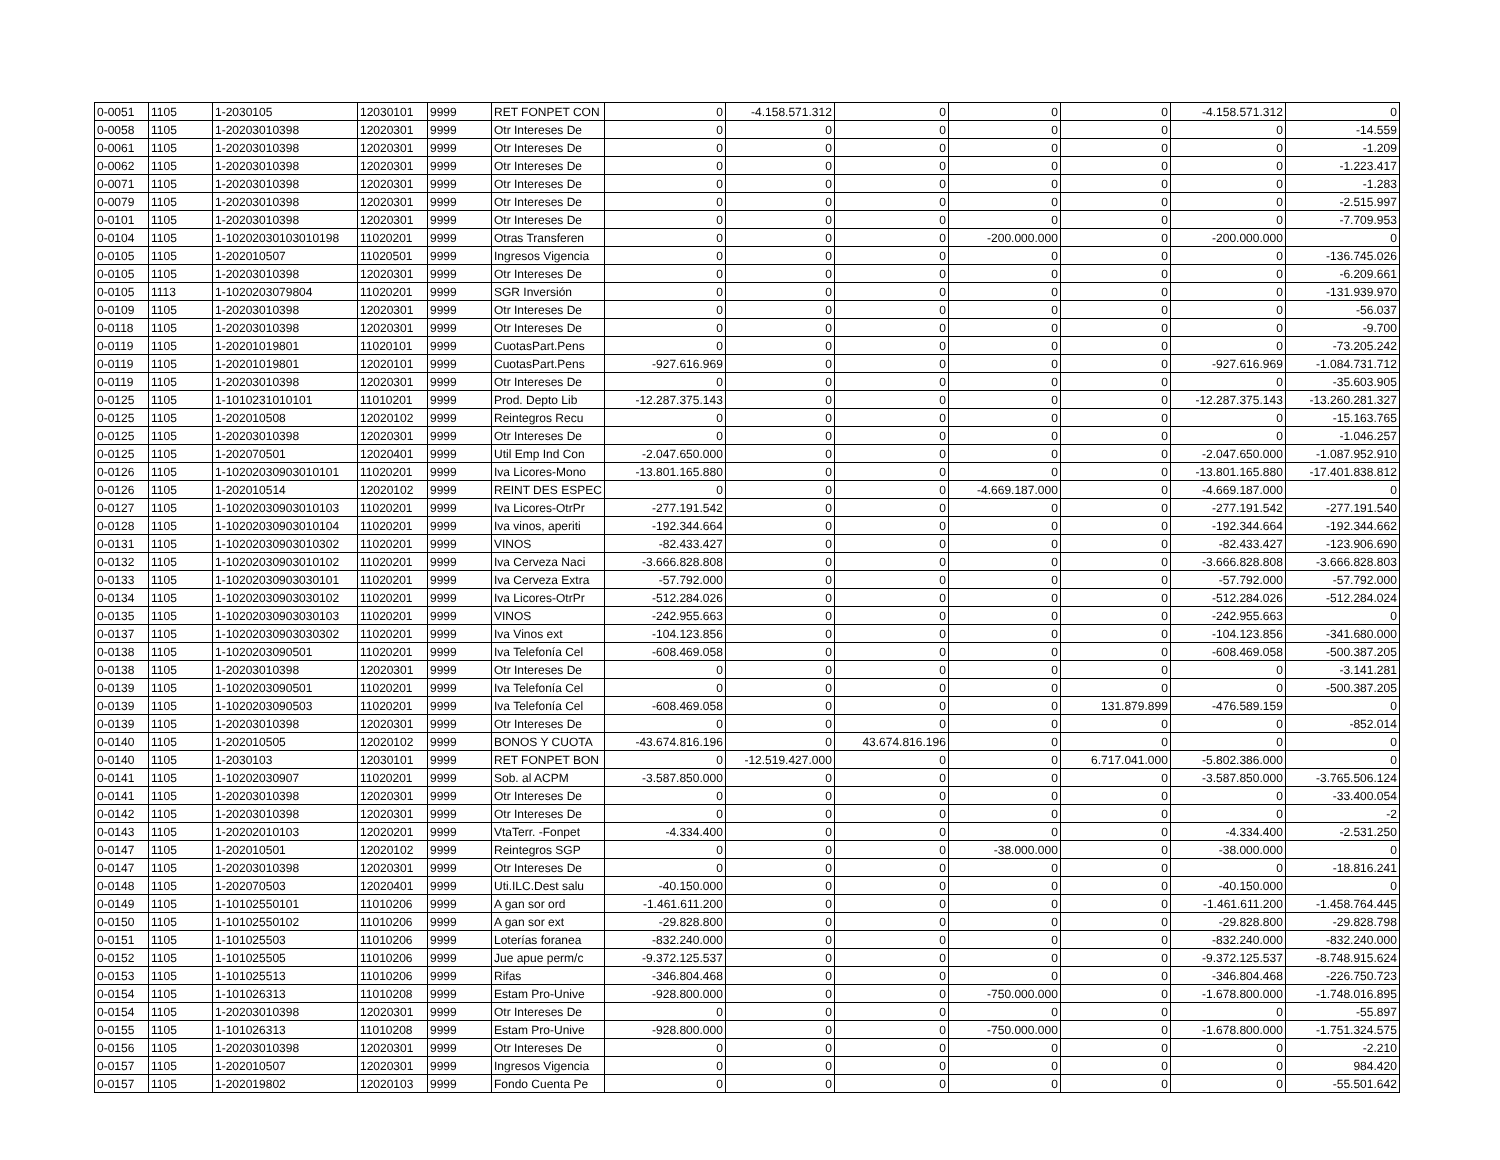| 0-0051 | 1105 | 1-2030105 | 12030101 | 9999 | RET FONPET CON | 0 | -4.158.571.312 | 0 | 0 | 0 | -4.158.571.312 | 0 |
| 0-0058 | 1105 | 1-20203010398 | 12020301 | 9999 | Otr Intereses De | 0 | 0 | 0 | 0 | 0 | 0 | -14.559 |
| 0-0061 | 1105 | 1-20203010398 | 12020301 | 9999 | Otr Intereses De | 0 | 0 | 0 | 0 | 0 | 0 | -1.209 |
| 0-0062 | 1105 | 1-20203010398 | 12020301 | 9999 | Otr Intereses De | 0 | 0 | 0 | 0 | 0 | 0 | -1.223.417 |
| 0-0071 | 1105 | 1-20203010398 | 12020301 | 9999 | Otr Intereses De | 0 | 0 | 0 | 0 | 0 | 0 | -1.283 |
| 0-0079 | 1105 | 1-20203010398 | 12020301 | 9999 | Otr Intereses De | 0 | 0 | 0 | 0 | 0 | 0 | -2.515.997 |
| 0-0101 | 1105 | 1-20203010398 | 12020301 | 9999 | Otr Intereses De | 0 | 0 | 0 | 0 | 0 | 0 | -7.709.953 |
| 0-0104 | 1105 | 1-10202030103010198 | 11020201 | 9999 | Otras Transferen | 0 | 0 | 0 | -200.000.000 | 0 | -200.000.000 | 0 |
| 0-0105 | 1105 | 1-202010507 | 11020501 | 9999 | Ingresos Vigencia | 0 | 0 | 0 | 0 | 0 | 0 | -136.745.026 |
| 0-0105 | 1105 | 1-20203010398 | 12020301 | 9999 | Otr Intereses De | 0 | 0 | 0 | 0 | 0 | 0 | -6.209.661 |
| 0-0105 | 1113 | 1-1020203079804 | 11020201 | 9999 | SGR Inversión | 0 | 0 | 0 | 0 | 0 | 0 | -131.939.970 |
| 0-0109 | 1105 | 1-20203010398 | 12020301 | 9999 | Otr Intereses De | 0 | 0 | 0 | 0 | 0 | 0 | -56.037 |
| 0-0118 | 1105 | 1-20203010398 | 12020301 | 9999 | Otr Intereses De | 0 | 0 | 0 | 0 | 0 | 0 | -9.700 |
| 0-0119 | 1105 | 1-20201019801 | 11020101 | 9999 | CuotasPart.Pens | 0 | 0 | 0 | 0 | 0 | 0 | -73.205.242 |
| 0-0119 | 1105 | 1-20201019801 | 12020101 | 9999 | CuotasPart.Pens | -927.616.969 | 0 | 0 | 0 | 0 | -927.616.969 | -1.084.731.712 |
| 0-0119 | 1105 | 1-20203010398 | 12020301 | 9999 | Otr Intereses De | 0 | 0 | 0 | 0 | 0 | 0 | -35.603.905 |
| 0-0125 | 1105 | 1-1010231010101 | 11010201 | 9999 | Prod. Depto Lib | -12.287.375.143 | 0 | 0 | 0 | 0 | -12.287.375.143 | -13.260.281.327 |
| 0-0125 | 1105 | 1-202010508 | 12020102 | 9999 | Reintegros Recu | 0 | 0 | 0 | 0 | 0 | 0 | -15.163.765 |
| 0-0125 | 1105 | 1-20203010398 | 12020301 | 9999 | Otr Intereses De | 0 | 0 | 0 | 0 | 0 | 0 | -1.046.257 |
| 0-0125 | 1105 | 1-202070501 | 12020401 | 9999 | Util Emp Ind Con | -2.047.650.000 | 0 | 0 | 0 | 0 | -2.047.650.000 | -1.087.952.910 |
| 0-0126 | 1105 | 1-10202030903010101 | 11020201 | 9999 | Iva Licores-Mono | -13.801.165.880 | 0 | 0 | 0 | 0 | -13.801.165.880 | -17.401.838.812 |
| 0-0126 | 1105 | 1-202010514 | 12020102 | 9999 | REINT DES ESPEC | 0 | 0 | 0 | -4.669.187.000 | 0 | -4.669.187.000 | 0 |
| 0-0127 | 1105 | 1-10202030903010103 | 11020201 | 9999 | Iva Licores-OtrPr | -277.191.542 | 0 | 0 | 0 | 0 | -277.191.542 | -277.191.540 |
| 0-0128 | 1105 | 1-10202030903010104 | 11020201 | 9999 | Iva vinos, aperiti | -192.344.664 | 0 | 0 | 0 | 0 | -192.344.664 | -192.344.662 |
| 0-0131 | 1105 | 1-10202030903010302 | 11020201 | 9999 | VINOS | -82.433.427 | 0 | 0 | 0 | 0 | -82.433.427 | -123.906.690 |
| 0-0132 | 1105 | 1-10202030903010102 | 11020201 | 9999 | Iva Cerveza Naci | -3.666.828.808 | 0 | 0 | 0 | 0 | -3.666.828.808 | -3.666.828.803 |
| 0-0133 | 1105 | 1-10202030903030101 | 11020201 | 9999 | Iva Cerveza Extra | -57.792.000 | 0 | 0 | 0 | 0 | -57.792.000 | -57.792.000 |
| 0-0134 | 1105 | 1-10202030903030102 | 11020201 | 9999 | Iva Licores-OtrPr | -512.284.026 | 0 | 0 | 0 | 0 | -512.284.026 | -512.284.024 |
| 0-0135 | 1105 | 1-10202030903030103 | 11020201 | 9999 | VINOS | -242.955.663 | 0 | 0 | 0 | 0 | -242.955.663 | 0 |
| 0-0137 | 1105 | 1-10202030903030302 | 11020201 | 9999 | Iva Vinos ext | -104.123.856 | 0 | 0 | 0 | 0 | -104.123.856 | -341.680.000 |
| 0-0138 | 1105 | 1-1020203090501 | 11020201 | 9999 | Iva Telefonía Cel | -608.469.058 | 0 | 0 | 0 | 0 | -608.469.058 | -500.387.205 |
| 0-0138 | 1105 | 1-20203010398 | 12020301 | 9999 | Otr Intereses De | 0 | 0 | 0 | 0 | 0 | 0 | -3.141.281 |
| 0-0139 | 1105 | 1-1020203090501 | 11020201 | 9999 | Iva Telefonía Cel | 0 | 0 | 0 | 0 | 0 | 0 | -500.387.205 |
| 0-0139 | 1105 | 1-1020203090503 | 11020201 | 9999 | Iva Telefonía Cel | -608.469.058 | 0 | 0 | 0 | 131.879.899 | -476.589.159 | 0 |
| 0-0139 | 1105 | 1-20203010398 | 12020301 | 9999 | Otr Intereses De | 0 | 0 | 0 | 0 | 0 | 0 | -852.014 |
| 0-0140 | 1105 | 1-202010505 | 12020102 | 9999 | BONOS Y CUOTA | -43.674.816.196 | 0 | 43.674.816.196 | 0 | 0 | 0 | 0 |
| 0-0140 | 1105 | 1-2030103 | 12030101 | 9999 | RET FONPET BON | 0 | -12.519.427.000 | 0 | 0 | 6.717.041.000 | -5.802.386.000 | 0 |
| 0-0141 | 1105 | 1-10202030907 | 11020201 | 9999 | Sob. al ACPM | -3.587.850.000 | 0 | 0 | 0 | 0 | -3.587.850.000 | -3.765.506.124 |
| 0-0141 | 1105 | 1-20203010398 | 12020301 | 9999 | Otr Intereses De | 0 | 0 | 0 | 0 | 0 | 0 | -33.400.054 |
| 0-0142 | 1105 | 1-20203010398 | 12020301 | 9999 | Otr Intereses De | 0 | 0 | 0 | 0 | 0 | 0 | -2 |
| 0-0143 | 1105 | 1-20202010103 | 12020201 | 9999 | VtaTerr. -Fonpet | -4.334.400 | 0 | 0 | 0 | 0 | -4.334.400 | -2.531.250 |
| 0-0147 | 1105 | 1-202010501 | 12020102 | 9999 | Reintegros SGP | 0 | 0 | 0 | -38.000.000 | 0 | -38.000.000 | 0 |
| 0-0147 | 1105 | 1-20203010398 | 12020301 | 9999 | Otr Intereses De | 0 | 0 | 0 | 0 | 0 | 0 | -18.816.241 |
| 0-0148 | 1105 | 1-202070503 | 12020401 | 9999 | Uti.ILC.Dest salu | -40.150.000 | 0 | 0 | 0 | 0 | -40.150.000 | 0 |
| 0-0149 | 1105 | 1-10102550101 | 11010206 | 9999 | A gan sor ord | -1.461.611.200 | 0 | 0 | 0 | 0 | -1.461.611.200 | -1.458.764.445 |
| 0-0150 | 1105 | 1-10102550102 | 11010206 | 9999 | A gan sor ext | -29.828.800 | 0 | 0 | 0 | 0 | -29.828.800 | -29.828.798 |
| 0-0151 | 1105 | 1-101025503 | 11010206 | 9999 | Loterías foranea | -832.240.000 | 0 | 0 | 0 | 0 | -832.240.000 | -832.240.000 |
| 0-0152 | 1105 | 1-101025505 | 11010206 | 9999 | Jue apue perm/c | -9.372.125.537 | 0 | 0 | 0 | 0 | -9.372.125.537 | -8.748.915.624 |
| 0-0153 | 1105 | 1-101025513 | 11010206 | 9999 | Rifas | -346.804.468 | 0 | 0 | 0 | 0 | -346.804.468 | -226.750.723 |
| 0-0154 | 1105 | 1-101026313 | 11010208 | 9999 | Estam Pro-Unive | -928.800.000 | 0 | 0 | -750.000.000 | 0 | -1.678.800.000 | -1.748.016.895 |
| 0-0154 | 1105 | 1-20203010398 | 12020301 | 9999 | Otr Intereses De | 0 | 0 | 0 | 0 | 0 | 0 | -55.897 |
| 0-0155 | 1105 | 1-101026313 | 11010208 | 9999 | Estam Pro-Unive | -928.800.000 | 0 | 0 | -750.000.000 | 0 | -1.678.800.000 | -1.751.324.575 |
| 0-0156 | 1105 | 1-20203010398 | 12020301 | 9999 | Otr Intereses De | 0 | 0 | 0 | 0 | 0 | 0 | -2.210 |
| 0-0157 | 1105 | 1-202010507 | 12020301 | 9999 | Ingresos Vigencia | 0 | 0 | 0 | 0 | 0 | 0 | 984.420 |
| 0-0157 | 1105 | 1-202019802 | 12020103 | 9999 | Fondo Cuenta Pe | 0 | 0 | 0 | 0 | 0 | 0 | -55.501.642 |